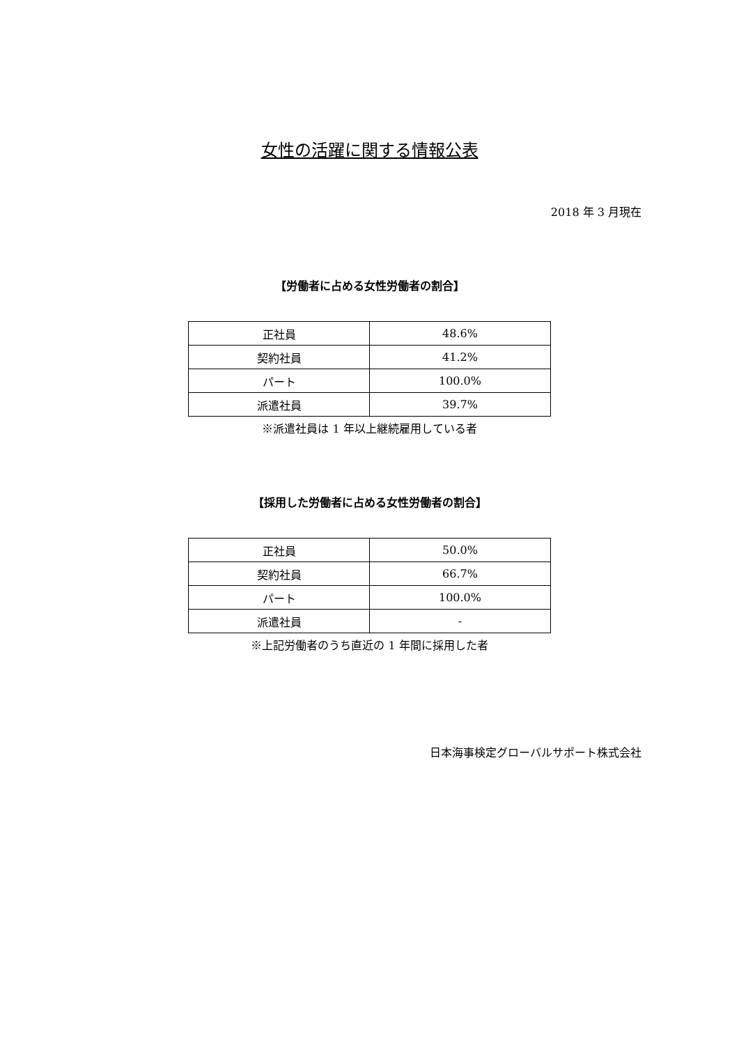女性の活躍に関する情報公表
2018 年 3 月現在
【労働者に占める女性労働者の割合】
| 正社員 | 48.6% |
| 契約社員 | 41.2% |
| パート | 100.0% |
| 派遣社員 | 39.7% |
※派遣社員は 1 年以上継続雇用している者
【採用した労働者に占める女性労働者の割合】
| 正社員 | 50.0% |
| 契約社員 | 66.7% |
| パート | 100.0% |
| 派遣社員 | - |
※上記労働者のうち直近の 1 年間に採用した者
日本海事検定グローバルサポート株式会社